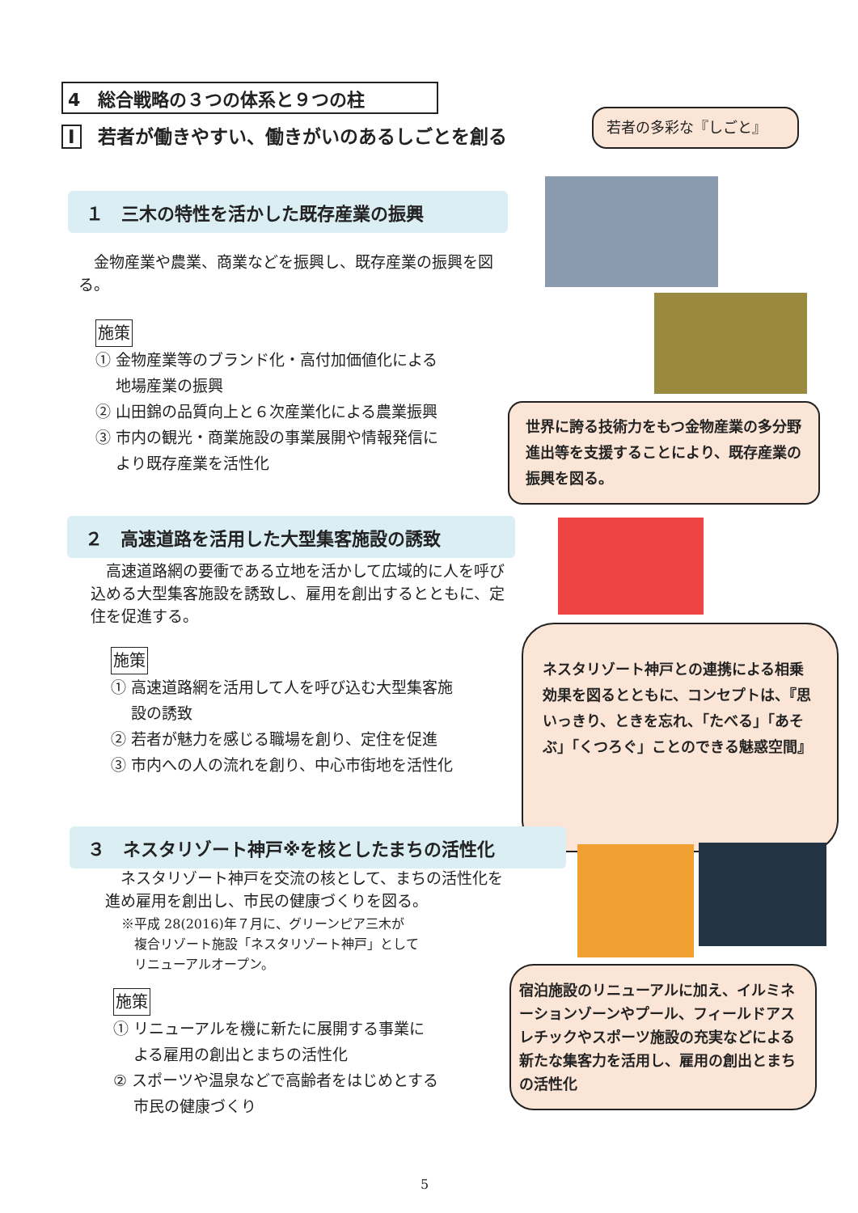4　総合戦略の３つの体系と９つの柱
Ⅰ 若者が働きやすい、働きがいのあるしごとを創る
若者の多彩な『しごと』
１　三木の特性を活かした既存産業の振興
　金物産業や農業、商業などを振興し、既存産業の振興を図る。
施策
① 金物産業等のブランド化・高付加価値化による
　 地場産業の振興
② 山田錦の品質向上と６次産業化による農業振興
③ 市内の観光・商業施設の事業展開や情報発信に
　 より既存産業を活性化
世界に誇る技術力をもつ金物産業の多分野進出等を支援することにより、既存産業の振興を図る。
２　高速道路を活用した大型集客施設の誘致
　高速道路網の要衝である立地を活かして広域的に人を呼び込める大型集客施設を誘致し、雇用を創出するとともに、定住を促進する。
施策
① 高速道路網を活用して人を呼び込む大型集客施
　 設の誘致
② 若者が魅力を感じる職場を創り、定住を促進
③ 市内への人の流れを創り、中心市街地を活性化
ネスタリゾート神戸との連携による相乗効果を図るとともに、コンセプトは、『思いっきり、ときを忘れ、「たべる」「あそぶ」「くつろぐ」ことのできる魅惑空間』
３　ネスタリゾート神戸※を核としたまちの活性化
　ネスタリゾート神戸を交流の核として、まちの活性化を進め雇用を創出し、市民の健康づくりを図る。
※平成 28(2016)年７月に、グリーンピア三木が
　複合リゾート施設「ネスタリゾート神戸」として
　リニューアルオープン。
施策
① リニューアルを機に新たに展開する事業に
　 よる雇用の創出とまちの活性化
② スポーツや温泉などで高齢者をはじめとする
　 市民の健康づくり
宿泊施設のリニューアルに加え、イルミネーションゾーンやプール、フィールドアスレチックやスポーツ施設の充実などによる新たな集客力を活用し、雇用の創出とまちの活性化
5